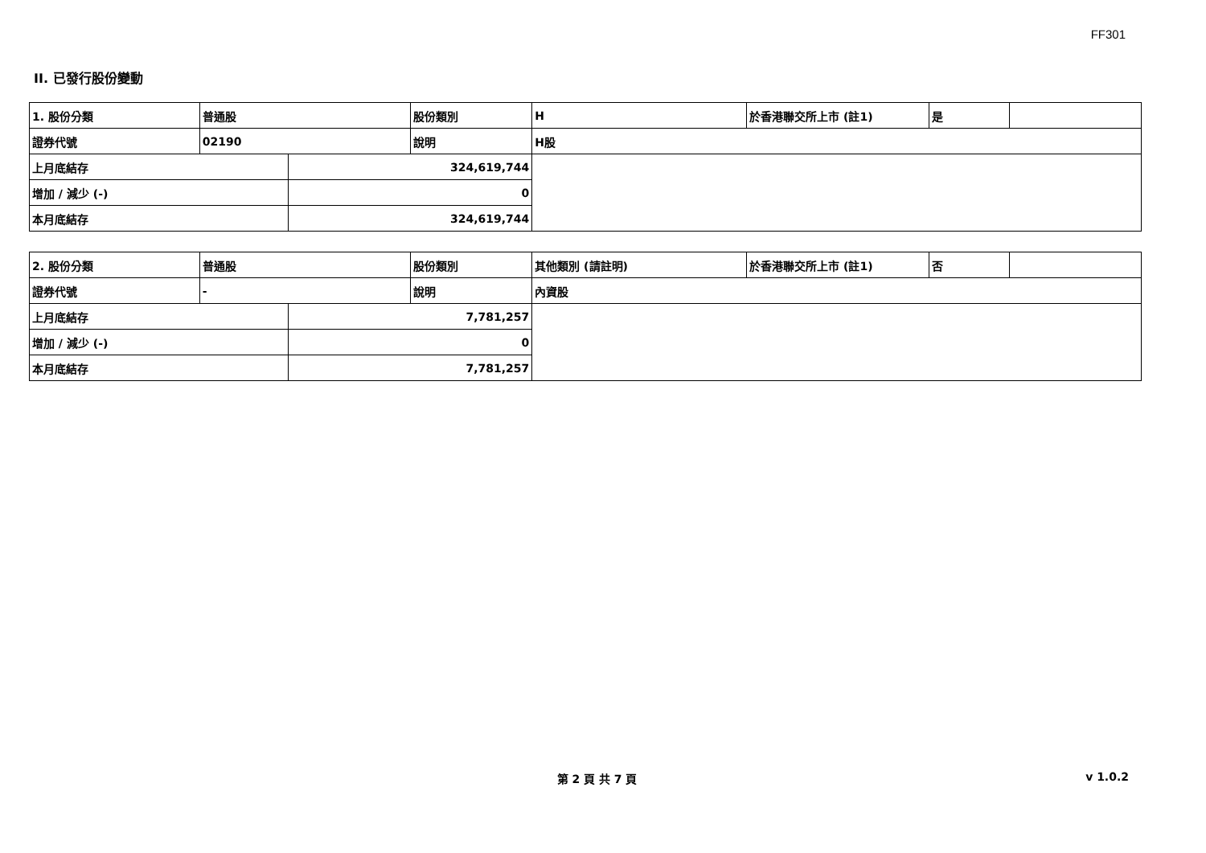FF301
II. 已發行股份變動
| 1. 股份分類 | 普通股 | | 股份類別 | H | 於香港聯交所上市 (註1) | 是 | |
| 證券代號 | 02190 | | 說明 | H股 | | | |
| 上月底結存 | | 324,619,744 | | | | | |
| 增加 / 減少 (-) | | 0 | | | | | |
| 本月底結存 | | 324,619,744 | | | | | |
| 2. 股份分類 | 普通股 | | 股份類別 | 其他類別 (請註明) | 於香港聯交所上市 (註1) | 否 | |
| 證券代號 | - | | 說明 | 內資股 | | | |
| 上月底結存 | | 7,781,257 | | | | | |
| 增加 / 減少 (-) | | 0 | | | | | |
| 本月底結存 | | 7,781,257 | | | | | |
第 2 頁 共 7 頁 v 1.0.2